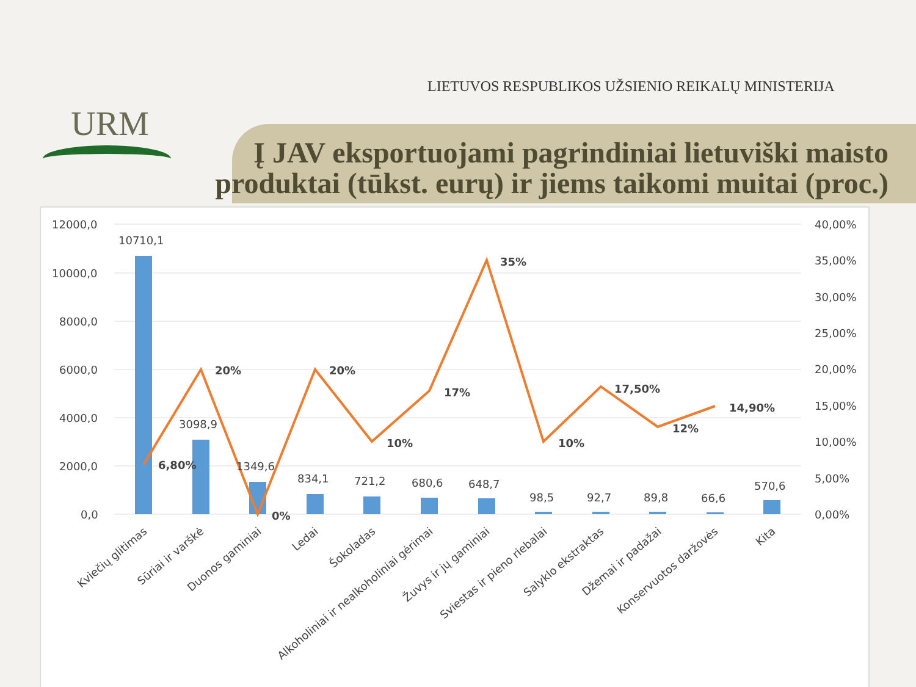URM
LIETUVOS RESPUBLIKOS UŽSIENIO REIKALŲ MINISTERIJA
Į JAV eksportuojami pagrindiniai lietuviški maisto produktai (tūkst. eurų) ir jiems taikomi muitai (proc.)
12000,0
10000,0
8000,0
6000,0
4000,0
2000,0
0,0
40,00%
35,00%
30,00%
25,00%
20,00%
15,00%
10,00%
5,00%
0,00%
10710,1
3098,9
1349,6
834,1
721,2
680,6
648,7
98,5
92,7
89,8
66,6
570,6
6,80%
20%
0%
20%
10%
17%
35%
10%
17,50%
12%
14,90%
Kviečių glitimas
Sūriai ir varškė
Duonos gaminiai
Ledai
Šokoladas
Alkoholiniai ir nealkoholiniai gėrimai
Žuvys ir jų gaminiai
Sviestas ir pieno riebalai
Salyklo ekstraktas
Džemai ir padažai
Konservuotos daržovės
Kita